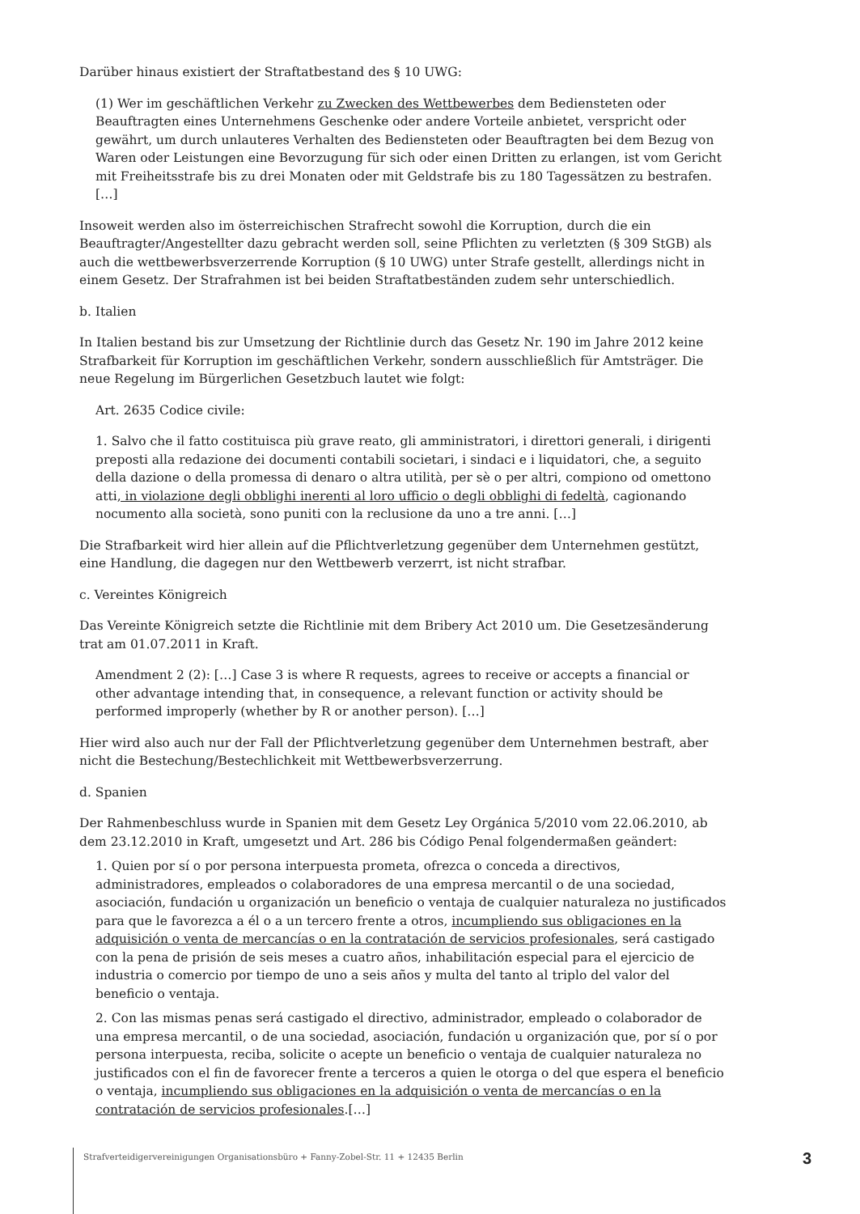Darüber hinaus existiert der Straftatbestand des § 10 UWG:
(1) Wer im geschäftlichen Verkehr zu Zwecken des Wettbewerbes dem Bediensteten oder Beauftragten eines Unternehmens Geschenke oder andere Vorteile anbietet, verspricht oder gewährt, um durch unlauteres Verhalten des Bediensteten oder Beauftragten bei dem Bezug von Waren oder Leistungen eine Bevorzugung für sich oder einen Dritten zu erlangen, ist vom Gericht mit Freiheitsstrafe bis zu drei Monaten oder mit Geldstrafe bis zu 180 Tagessätzen zu bestrafen. […]
Insoweit werden also im österreichischen Strafrecht sowohl die Korruption, durch die ein Beauftragter/Angestellter dazu gebracht werden soll, seine Pflichten zu verletzten (§ 309 StGB) als auch die wettbewerbsverzerrende Korruption (§ 10 UWG) unter Strafe gestellt, allerdings nicht in einem Gesetz. Der Strafrahmen ist bei beiden Straftatbeständen zudem sehr unterschiedlich.
b. Italien
In Italien bestand bis zur Umsetzung der Richtlinie durch das Gesetz Nr. 190 im Jahre 2012 keine Strafbarkeit für Korruption im geschäftlichen Verkehr, sondern ausschließlich für Amtsträger. Die neue Regelung im Bürgerlichen Gesetzbuch lautet wie folgt:
Art. 2635 Codice civile:
1. Salvo che il fatto costituisca più grave reato, gli amministratori, i direttori generali, i dirigenti preposti alla redazione dei documenti contabili societari, i sindaci e i liquidatori, che, a seguito della dazione o della promessa di denaro o altra utilità, per sè o per altri, compiono od omettono atti, in violazione degli obblighi inerenti al loro ufficio o degli obblighi di fedeltà, cagionando nocumento alla società, sono puniti con la reclusione da uno a tre anni. […]
Die Strafbarkeit wird hier allein auf die Pflichtverletzung gegenüber dem Unternehmen gestützt, eine Handlung, die dagegen nur den Wettbewerb verzerrt, ist nicht strafbar.
c. Vereintes Königreich
Das Vereinte Königreich setzte die Richtlinie mit dem Bribery Act 2010 um. Die Gesetzesänderung trat am 01.07.2011 in Kraft.
Amendment 2 (2): […] Case 3 is where R requests, agrees to receive or accepts a financial or other advantage intending that, in consequence, a relevant function or activity should be performed improperly (whether by R or another person). […]
Hier wird also auch nur der Fall der Pflichtverletzung gegenüber dem Unternehmen bestraft, aber nicht die Bestechung/Bestechlichkeit mit Wettbewerbsverzerrung.
d. Spanien
Der Rahmenbeschluss wurde in Spanien mit dem Gesetz Ley Orgánica 5/2010 vom 22.06.2010, ab dem 23.12.2010 in Kraft, umgesetzt und Art. 286 bis Código Penal folgendermaßen geändert:
1. Quien por sí o por persona interpuesta prometa, ofrezca o conceda a directivos, administradores, empleados o colaboradores de una empresa mercantil o de una sociedad, asociación, fundación u organización un beneficio o ventaja de cualquier naturaleza no justificados para que le favorezca a él o a un tercero frente a otros, incumpliendo sus obligaciones en la adquisición o venta de mercancías o en la contratación de servicios profesionales, será castigado con la pena de prisión de seis meses a cuatro años, inhabilitación especial para el ejercicio de industria o comercio por tiempo de uno a seis años y multa del tanto al triplo del valor del beneficio o ventaja.
2. Con las mismas penas será castigado el directivo, administrador, empleado o colaborador de una empresa mercantil, o de una sociedad, asociación, fundación u organización que, por sí o por persona interpuesta, reciba, solicite o acepte un beneficio o ventaja de cualquier naturaleza no justificados con el fin de favorecer frente a terceros a quien le otorga o del que espera el beneficio o ventaja, incumpliendo sus obligaciones en la adquisición o venta de mercancías o en la contratación de servicios profesionales.[…]
Strafverteidigervereinigungen Organisationsbüro + Fanny-Zobel-Str. 11 + 12435 Berlin 3